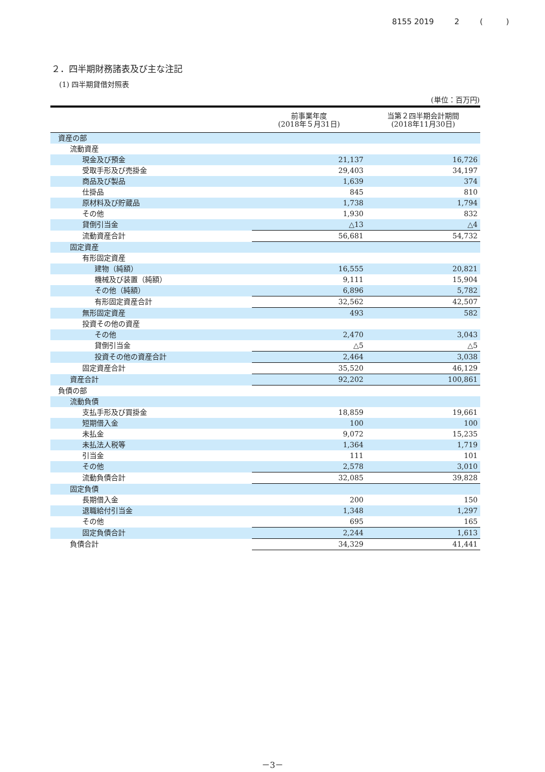8155 2019 2 (　　　)
２．四半期財務諸表及び主な注記
(1) 四半期貸借対照表
(単位：百万円)
| | 前事業年度 (2018年５月31日) | 当第２四半期会計期間 (2018年11月30日) |
| --- | --- | --- |
| 資産の部 | | |
| 流動資産 | | |
| 現金及び預金 | 21,137 | 16,726 |
| 受取手形及び売掛金 | 29,403 | 34,197 |
| 商品及び製品 | 1,639 | 374 |
| 仕掛品 | 845 | 810 |
| 原材料及び貯蔵品 | 1,738 | 1,794 |
| その他 | 1,930 | 832 |
| 貸倒引当金 | △13 | △4 |
| 流動資産合計 | 56,681 | 54,732 |
| 固定資産 | | |
| 有形固定資産 | | |
| 建物（純額） | 16,555 | 20,821 |
| 機械及び装置（純額） | 9,111 | 15,904 |
| その他（純額） | 6,896 | 5,782 |
| 有形固定資産合計 | 32,562 | 42,507 |
| 無形固定資産 | 493 | 582 |
| 投資その他の資産 | | |
| その他 | 2,470 | 3,043 |
| 貸倒引当金 | △5 | △5 |
| 投資その他の資産合計 | 2,464 | 3,038 |
| 固定資産合計 | 35,520 | 46,129 |
| 資産合計 | 92,202 | 100,861 |
| 負債の部 | | |
| 流動負債 | | |
| 支払手形及び買掛金 | 18,859 | 19,661 |
| 短期借入金 | 100 | 100 |
| 未払金 | 9,072 | 15,235 |
| 未払法人税等 | 1,364 | 1,719 |
| 引当金 | 111 | 101 |
| その他 | 2,578 | 3,010 |
| 流動負債合計 | 32,085 | 39,828 |
| 固定負債 | | |
| 長期借入金 | 200 | 150 |
| 退職給付引当金 | 1,348 | 1,297 |
| その他 | 695 | 165 |
| 固定負債合計 | 2,244 | 1,613 |
| 負債合計 | 34,329 | 41,441 |
－3－